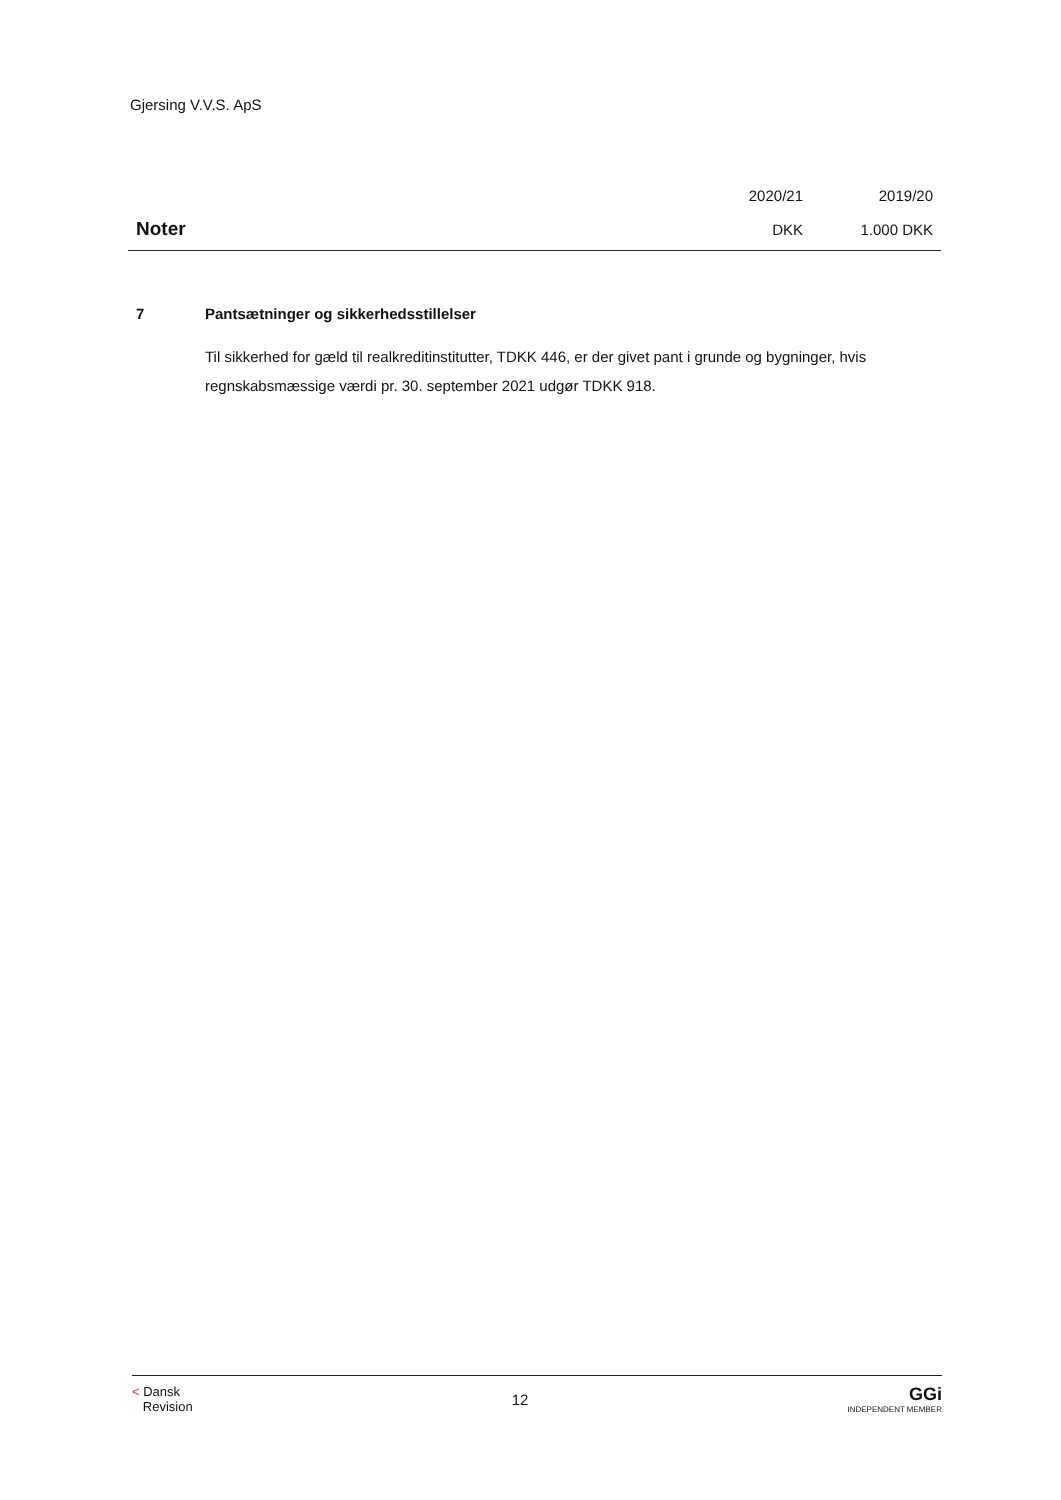Gjersing V.V.S. ApS
| | 2020/21 | 2019/20 |
| Noter | DKK | 1.000 DKK |
7 Pantsætninger og sikkerhedsstillelser
Til sikkerhed for gæld til realkreditinstitutter, TDKK 446, er der givet pant i grunde og bygninger, hvis regnskabsmæssige værdi pr. 30. september 2021 udgør TDKK 918.
< Dansk
Revision
12
GGi
INDEPENDENT MEMBER